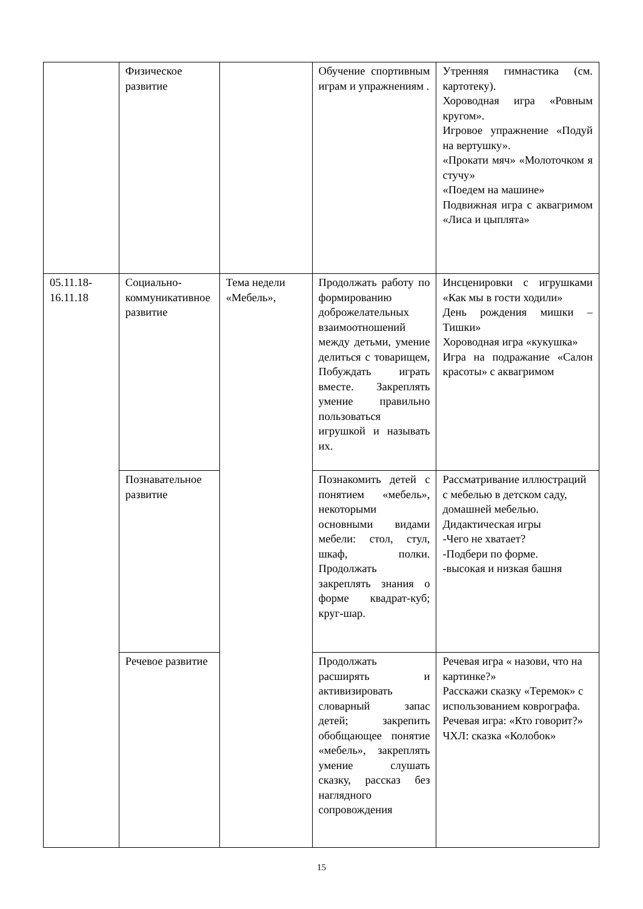| | Физическое развитие | | Обучение спортивным играм и упражнениям . | Утренняя гимнастика (см. картотеку). Хороводная игра «Ровным кругом». Игровое упражнение «Подуй на вертушку». «Прокати мяч» «Молоточком я стучу» «Поедем на машине» Подвижная игра с аквагримом «Лиса и цыплята» |
| 05.11.18- 16.11.18 | Социально-коммуникативное развитие | Тема недели «Мебель», | Продолжать работу по формированию доброжелательных взаимоотношений между детьми, умение делиться с товарищем, Побуждать играть вместе. Закреплять умение правильно пользоваться игрушкой и называть их. | Инсценировки с игрушками «Как мы в гости ходили» День рождения мишки – Тишки» Хороводная игра «кукушка» Игра на подражание «Салон красоты» с аквагримом |
| | Познавательное развитие | | Познакомить детей с понятием «мебель», некоторыми основными видами мебели: стол, стул, шкаф, полки. Продолжать закреплять знания о форме квадрат-куб; круг-шар. | Рассматривание иллюстраций с мебелью в детском саду, домашней мебелью. Дидактическая игры -Чего не хватает? -Подбери по форме. -высокая и низкая башня |
| | Речевое развитие | | Продолжать расширять и активизировать словарный запас детей; закрепить обобщающее понятие «мебель», закреплять умение слушать сказку, рассказ без наглядного сопровождения | Речевая игра « назови, что на картинке?» Расскажи сказку «Теремок» с использованием коврографа. Речевая игра: «Кто говорит?» ЧХЛ: сказка «Колобок» |
15